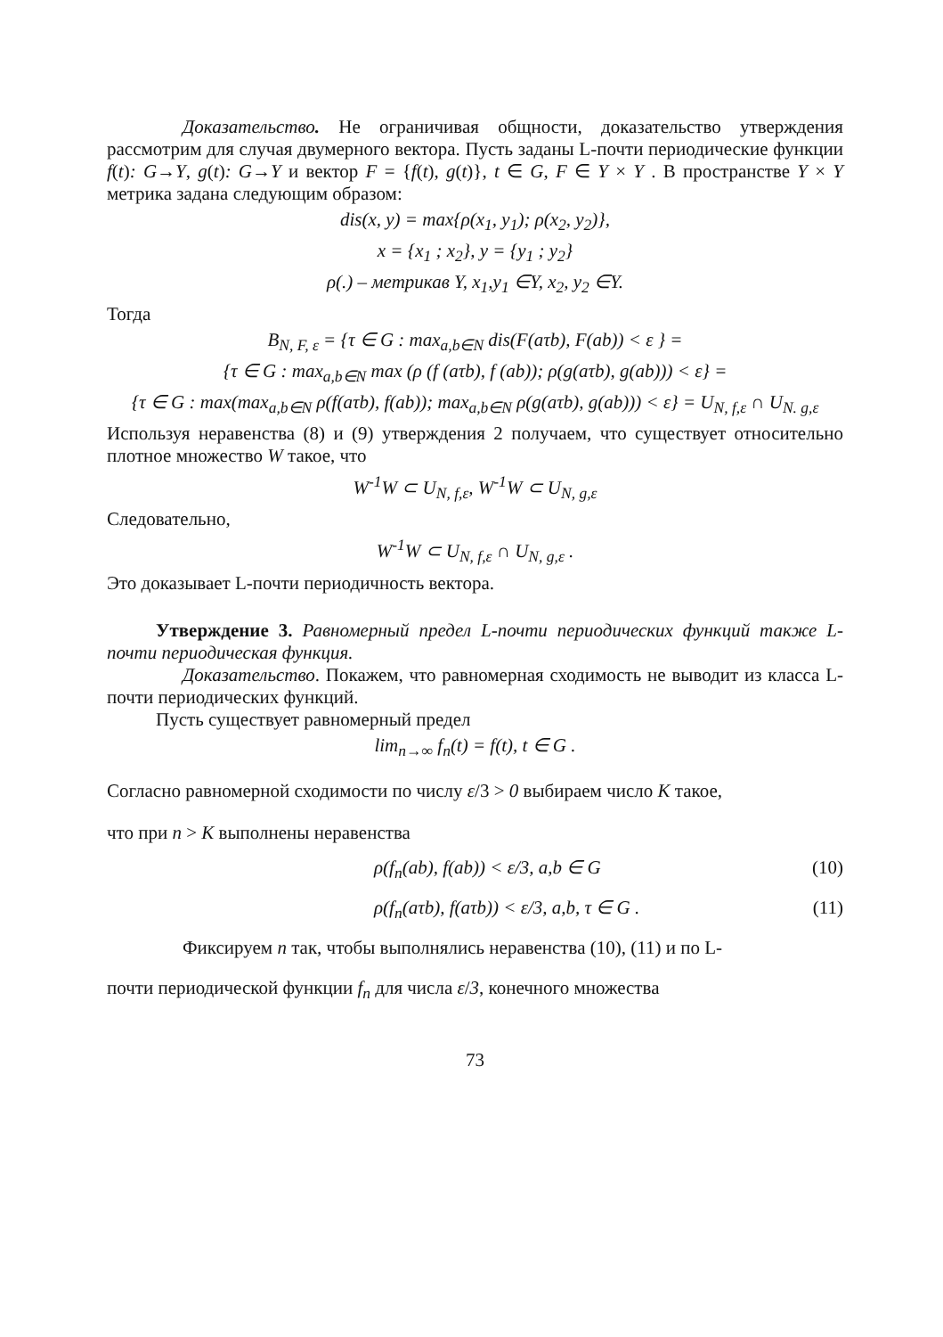Доказательство. Не ограничивая общности, доказательство утверждения рассмотрим для случая двумерного вектора. Пусть заданы L-почти периодические функции f(t): G→Y, g(t): G→Y и вектор F = {f(t), g(t)}, t ∈ G, F ∈ Y × Y . В пространстве Y × Y метрика задана следующим образом:
dis(x, y) = max{ρ(x<sub>1</sub>, y<sub>1</sub>); ρ(x<sub>2</sub>, y<sub>2</sub>)},
x = {x<sub>1</sub> ; x<sub>2</sub>}, y = {y<sub>1</sub> ; y<sub>2</sub>}
ρ(.) – метрикав Y, x<sub>1</sub>,y<sub>1</sub> ∈Y, x<sub>2</sub>, y<sub>2</sub> ∈Y.
Тогда
B<sub>N, F, ε</sub> = {τ ∈ G : max<sub>a,b∈N</sub> dis(F(aτb), F(ab)) < ε } =
{τ ∈ G : max<sub>a,b∈N</sub> max (ρ (f (aτb), f (ab)); ρ(g(aτb), g(ab))) < ε} =
{τ ∈ G : max(max<sub>a,b∈N</sub> ρ(f(aτb), f(ab)); max<sub>a,b∈N</sub> ρ(g(aτb), g(ab))) < ε} = U<sub>N, f,ε</sub> ∩ U<sub>N. g,ε</sub>
Используя неравенства (8) и (9) утверждения 2 получаем, что существует относительно плотное множество W такое, что
W<sup>-1</sup>W ⊂ U<sub>N, f,ε</sub>, W<sup>-1</sup>W ⊂ U<sub>N, g,ε</sub>
Следовательно,
W<sup>-1</sup>W ⊂ U<sub>N, f,ε</sub> ∩ U<sub>N, g,ε</sub> .
Это доказывает L-почти периодичность вектора.
Утверждение 3. Равномерный предел L-почти периодических функций также L-почти периодическая функция.
Доказательство. Покажем, что равномерная сходимость не выводит из класса L-почти периодических функций.
Пусть существует равномерный предел
lim<sub>n→∞</sub> f<sub>n</sub>(t) = f(t), t ∈ G .
Согласно равномерной сходимости по числу ε/3 > 0 выбираем число K такое,
что при n > K выполнены неравенства
ρ(f<sub>n</sub>(ab), f(ab)) < ε/3, a,b ∈ G (10)
ρ(f<sub>n</sub>(aτb), f(aτb)) < ε/3, a,b, τ ∈ G . (11)
Фиксируем n так, чтобы выполнялись неравенства (10), (11) и по L-
почти периодической функции f<sub>n</sub> для числа ε/3, конечного множества
73